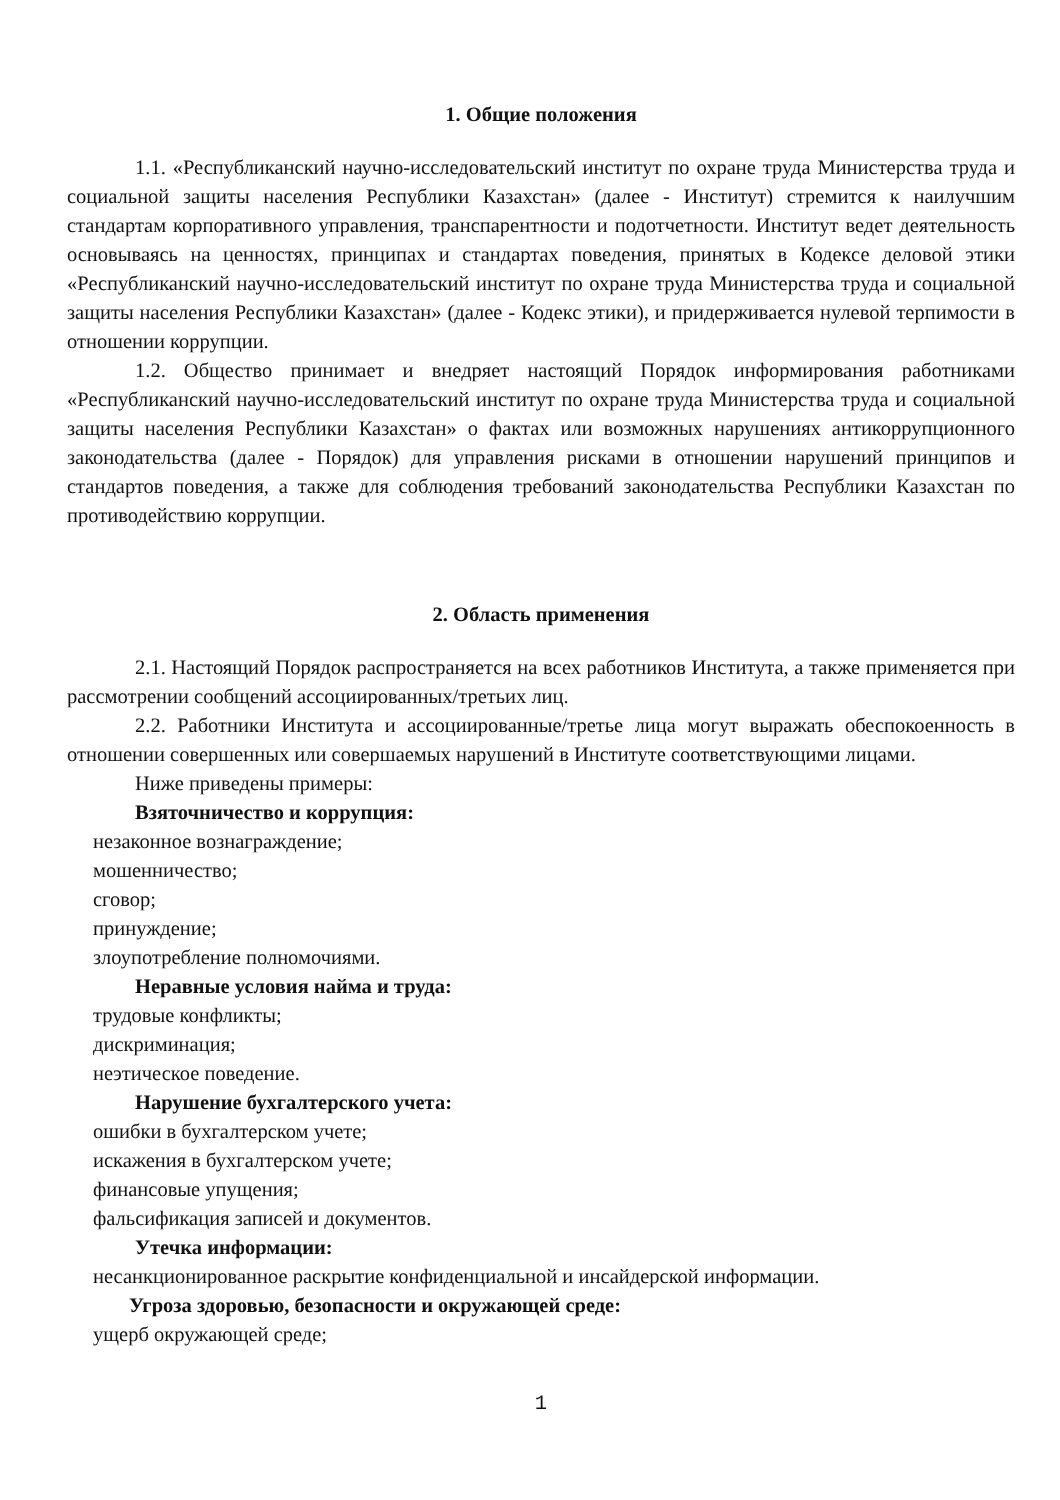1. Общие положения
1.1. «Республиканский научно-исследовательский институт по охране труда Министерства труда и социальной защиты населения Республики Казахстан» (далее - Институт) стремится к наилучшим стандартам корпоративного управления, транспарентности и подотчетности. Институт ведет деятельность основываясь на ценностях, принципах и стандартах поведения, принятых в Кодексе деловой этики «Республиканский научно-исследовательский институт по охране труда Министерства труда и социальной защиты населения Республики Казахстан» (далее - Кодекс этики), и придерживается нулевой терпимости в отношении коррупции.
1.2. Общество принимает и внедряет настоящий Порядок информирования работниками «Республиканский научно-исследовательский институт по охране труда Министерства труда и социальной защиты населения Республики Казахстан» о фактах или возможных нарушениях антикоррупционного законодательства (далее - Порядок) для управления рисками в отношении нарушений принципов и стандартов поведения, а также для соблюдения требований законодательства Республики Казахстан по противодействию коррупции.
2. Область применения
2.1. Настоящий Порядок распространяется на всех работников Института, а также применяется при рассмотрении сообщений ассоциированных/третьих лиц.
2.2. Работники Института и ассоциированные/третье лица могут выражать обеспокоенность в отношении совершенных или совершаемых нарушений в Институте соответствующими лицами.
Ниже приведены примеры:
Взяточничество и коррупция:
незаконное вознаграждение;
мошенничество;
сговор;
принуждение;
злоупотребление полномочиями.
Неравные условия найма и труда:
трудовые конфликты;
дискриминация;
неэтическое поведение.
Нарушение бухгалтерского учета:
ошибки в бухгалтерском учете;
искажения в бухгалтерском учете;
финансовые упущения;
фальсификация записей и документов.
Утечка информации:
несанкционированное раскрытие конфиденциальной и инсайдерской информации.
Угроза здоровью, безопасности и окружающей среде:
ущерб окружающей среде;
1